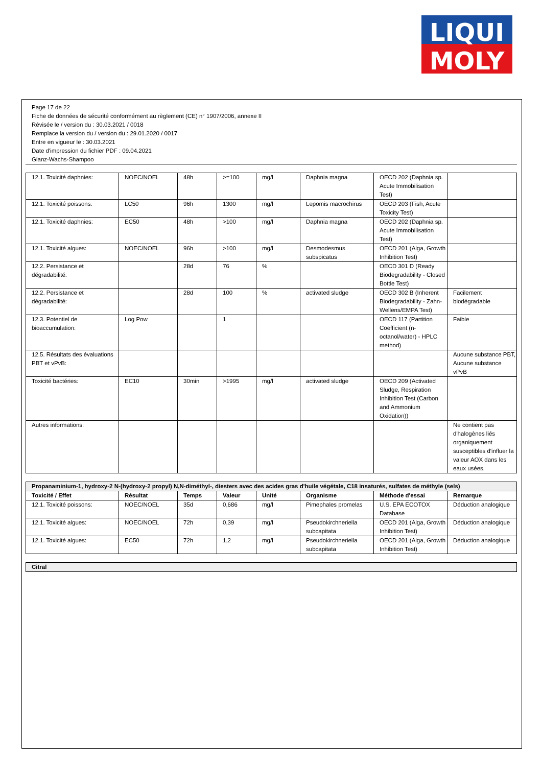LIQUI
MOLY
Page 17 de 22
Fiche de données de sécurité conformément au règlement (CE) n° 1907/2006, annexe II
Révisée le / version du : 30.03.2021 / 0018
Remplace la version du / version du : 29.01.2020 / 0017
Entre en vigueur le : 30.03.2021
Date d'impression du fichier PDF : 09.04.2021
Glanz-Wachs-Shampoo
| 12.1. Toxicité daphnies: | NOEC/NOEL | 48h | >=100 | mg/l | Daphnia magna | OECD 202 (Daphnia sp. Acute Immobilisation Test) | |
| 12.1. Toxicité poissons: | LC50 | 96h | 1300 | mg/l | Lepomis macrochirus | OECD 203 (Fish, Acute Toxicity Test) | |
| 12.1. Toxicité daphnies: | EC50 | 48h | >100 | mg/l | Daphnia magna | OECD 202 (Daphnia sp. Acute Immobilisation Test) | |
| 12.1. Toxicité algues: | NOEC/NOEL | 96h | >100 | mg/l | Desmodesmus subspicatus | OECD 201 (Alga, Growth Inhibition Test) | |
| 12.2. Persistance et dégradabilité: | | 28d | 76 | % | | OECD 301 D (Ready Biodegradability - Closed Bottle Test) | |
| 12.2. Persistance et dégradabilité: | | 28d | 100 | % | activated sludge | OECD 302 B (Inherent Biodegradability - Zahn-Wellens/EMPA Test) | Facilement biodégradable |
| 12.3. Potentiel de bioaccumulation: | Log Pow | | 1 | | | OECD 117 (Partition Coefficient (n-octanol/water) - HPLC method) | Faible |
| 12.5. Résultats des évaluations PBT et vPvB: | | | | | | | Aucune substance PBT, Aucune substance vPvB |
| Toxicité bactéries: | EC10 | 30min | >1995 | mg/l | activated sludge | OECD 209 (Activated Sludge, Respiration Inhibition Test (Carbon and Ammonium Oxidation)) | |
| Autres informations: | | | | | | | Ne contient pas d'halogènes liés organiquement susceptibles d'influer la valeur AOX dans les eaux usées. |
| Propanaminium-1, hydroxy-2 N-(hydroxy-2 propyl) N,N-diméthyl-, diesters avec des acides gras d'huile végétale, C18 insaturés, sulfates de méthyle (sels) | | | | | | | |
| Toxicité / Effet | Résultat | Temps | Valeur | Unité | Organisme | Méthode d'essai | Remarque |
| 12.1. Toxicité poissons: | NOEC/NOEL | 35d | 0,686 | mg/l | Pimephales promelas | U.S. EPA ECOTOX Database | Déduction analogique |
| 12.1. Toxicité algues: | NOEC/NOEL | 72h | 0,39 | mg/l | Pseudokirchneriella subcapitata | OECD 201 (Alga, Growth Inhibition Test) | Déduction analogique |
| 12.1. Toxicité algues: | EC50 | 72h | 1,2 | mg/l | Pseudokirchneriella subcapitata | OECD 201 (Alga, Growth Inhibition Test) | Déduction analogique |
| Citral |